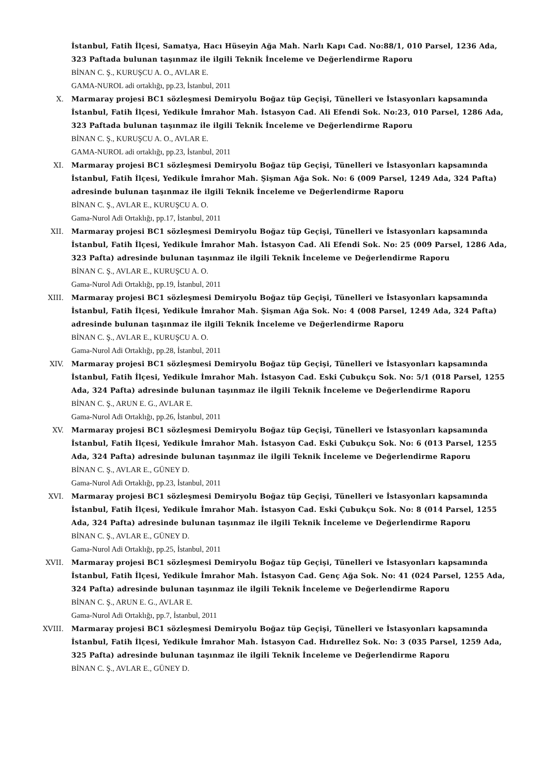İstanbul, Fatih İlçesi, Samatya, Hacı Hüseyin Ağa Mah. Narlı Kapı Cad. No:88/1, 010 Parsel, 1236 Ada, 323 Paftada bulunan taşınmaz ile ilgili Teknik İnceleme ve Değerlendirme Raporu
BİNAN C. Ş., KURUŞCU A. O., AVLAR E.
GAMA-NUROL adi ortaklığı, pp.23, İstanbul, 2011
X. Marmaray projesi BC1 sözleşmesi Demiryolu Boğaz tüp Geçişi, Tünelleri ve İstasyonları kapsamında İstanbul, Fatih İlçesi, Yedikule İmrahor Mah. İstasyon Cad. Ali Efendi Sok. No:23, 010 Parsel, 1286 Ada, 323 Paftada bulunan taşınmaz ile ilgili Teknik İnceleme ve Değerlendirme Raporu
BİNAN C. Ş., KURUŞCU A. O., AVLAR E.
GAMA-NUROL adi ortaklığı, pp.23, İstanbul, 2011
XI. Marmaray projesi BC1 sözleşmesi Demiryolu Boğaz tüp Geçişi, Tünelleri ve İstasyonları kapsamında İstanbul, Fatih İlçesi, Yedikule İmrahor Mah. Şişman Ağa Sok. No: 6 (009 Parsel, 1249 Ada, 324 Pafta) adresinde bulunan taşınmaz ile ilgili Teknik İnceleme ve Değerlendirme Raporu
BİNAN C. Ş., AVLAR E., KURUŞCU A. O.
Gama-Nurol Adi Ortaklığı, pp.17, İstanbul, 2011
XII. Marmaray projesi BC1 sözleşmesi Demiryolu Boğaz tüp Geçişi, Tünelleri ve İstasyonları kapsamında İstanbul, Fatih İlçesi, Yedikule İmrahor Mah. İstasyon Cad. Ali Efendi Sok. No: 25 (009 Parsel, 1286 Ada, 323 Pafta) adresinde bulunan taşınmaz ile ilgili Teknik İnceleme ve Değerlendirme Raporu
BİNAN C. Ş., AVLAR E., KURUŞCU A. O.
Gama-Nurol Adi Ortaklığı, pp.19, İstanbul, 2011
XIII. Marmaray projesi BC1 sözleşmesi Demiryolu Boğaz tüp Geçişi, Tünelleri ve İstasyonları kapsamında İstanbul, Fatih İlçesi, Yedikule İmrahor Mah. Şişman Ağa Sok. No: 4 (008 Parsel, 1249 Ada, 324 Pafta) adresinde bulunan taşınmaz ile ilgili Teknik İnceleme ve Değerlendirme Raporu
BİNAN C. Ş., AVLAR E., KURUŞCU A. O.
Gama-Nurol Adi Ortaklığı, pp.28, İstanbul, 2011
XIV. Marmaray projesi BC1 sözleşmesi Demiryolu Boğaz tüp Geçişi, Tünelleri ve İstasyonları kapsamında İstanbul, Fatih İlçesi, Yedikule İmrahor Mah. İstasyon Cad. Eski Çubukçu Sok. No: 5/1 (018 Parsel, 1255 Ada, 324 Pafta) adresinde bulunan taşınmaz ile ilgili Teknik İnceleme ve Değerlendirme Raporu
BİNAN C. Ş., ARUN E. G., AVLAR E.
Gama-Nurol Adi Ortaklığı, pp.26, İstanbul, 2011
XV. Marmaray projesi BC1 sözleşmesi Demiryolu Boğaz tüp Geçişi, Tünelleri ve İstasyonları kapsamında İstanbul, Fatih İlçesi, Yedikule İmrahor Mah. İstasyon Cad. Eski Çubukçu Sok. No: 6 (013 Parsel, 1255 Ada, 324 Pafta) adresinde bulunan taşınmaz ile ilgili Teknik İnceleme ve Değerlendirme Raporu
BİNAN C. Ş., AVLAR E., GÜNEY D.
Gama-Nurol Adi Ortaklığı, pp.23, İstanbul, 2011
XVI. Marmaray projesi BC1 sözleşmesi Demiryolu Boğaz tüp Geçişi, Tünelleri ve İstasyonları kapsamında İstanbul, Fatih İlçesi, Yedikule İmrahor Mah. İstasyon Cad. Eski Çubukçu Sok. No: 8 (014 Parsel, 1255 Ada, 324 Pafta) adresinde bulunan taşınmaz ile ilgili Teknik İnceleme ve Değerlendirme Raporu
BİNAN C. Ş., AVLAR E., GÜNEY D.
Gama-Nurol Adi Ortaklığı, pp.25, İstanbul, 2011
XVII. Marmaray projesi BC1 sözleşmesi Demiryolu Boğaz tüp Geçişi, Tünelleri ve İstasyonları kapsamında İstanbul, Fatih İlçesi, Yedikule İmrahor Mah. İstasyon Cad. Genç Ağa Sok. No: 41 (024 Parsel, 1255 Ada, 324 Pafta) adresinde bulunan taşınmaz ile ilgili Teknik İnceleme ve Değerlendirme Raporu
BİNAN C. Ş., ARUN E. G., AVLAR E.
Gama-Nurol Adi Ortaklığı, pp.7, İstanbul, 2011
XVIII. Marmaray projesi BC1 sözleşmesi Demiryolu Boğaz tüp Geçişi, Tünelleri ve İstasyonları kapsamında İstanbul, Fatih İlçesi, Yedikule İmrahor Mah. İstasyon Cad. Hıdırellez Sok. No: 3 (035 Parsel, 1259 Ada, 325 Pafta) adresinde bulunan taşınmaz ile ilgili Teknik İnceleme ve Değerlendirme Raporu
BİNAN C. Ş., AVLAR E., GÜNEY D.